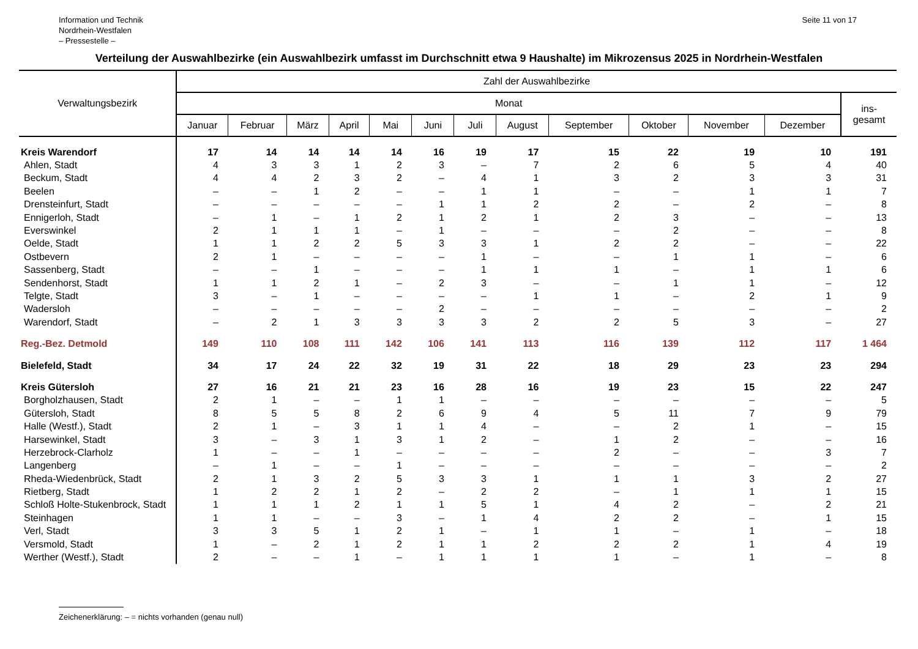Information und Technik
Nordrhein-Westfalen
– Pressestelle –
Seite 11 von 17
Verteilung der Auswahlbezirke (ein Auswahlbezirk umfasst im Durchschnitt etwa 9 Haushalte) im Mikrozensus 2025 in Nordrhein-Westfalen
| Verwaltungsbezirk | Zahl der Auswahlbezirke | | | | | | | | | | | | |
| --- | --- | --- | --- | --- | --- | --- | --- | --- | --- | --- | --- | --- | --- |
| | Monat | | | | | | | | | | | | ins- gesamt |
| | Januar | Februar | März | April | Mai | Juni | Juli | August | September | Oktober | November | Dezember | |
| Kreis Warendorf | 17 | 14 | 14 | 14 | 14 | 16 | 19 | 17 | 15 | 22 | 19 | 10 | 191 |
| Ahlen, Stadt | 4 | 3 | 3 | 1 | 2 | 3 | – | 7 | 2 | 6 | 5 | 4 | 40 |
| Beckum, Stadt | 4 | 4 | 2 | 3 | 2 | – | 4 | 1 | 3 | 2 | 3 | 3 | 31 |
| Beelen | – | – | 1 | 2 | – | – | 1 | 1 | – | – | 1 | 1 | 7 |
| Drensteinfurt, Stadt | – | – | – | – | – | 1 | 1 | 2 | 2 | – | 2 | – | 8 |
| Ennigerloh, Stadt | – | 1 | – | 1 | 2 | 1 | 2 | 1 | 2 | 3 | – | – | 13 |
| Everswinkel | 2 | 1 | 1 | 1 | – | 1 | – | – | – | 2 | – | – | 8 |
| Oelde, Stadt | 1 | 1 | 2 | 2 | 5 | 3 | 3 | 1 | 2 | 2 | – | – | 22 |
| Ostbevern | 2 | 1 | – | – | – | – | 1 | – | – | 1 | 1 | – | 6 |
| Sassenberg, Stadt | – | – | 1 | – | – | – | 1 | 1 | 1 | – | 1 | 1 | 6 |
| Sendenhorst, Stadt | 1 | 1 | 2 | 1 | – | 2 | 3 | – | – | 1 | 1 | – | 12 |
| Telgte, Stadt | 3 | – | 1 | – | – | – | – | 1 | 1 | – | 2 | 1 | 9 |
| Wadersloh | – | – | – | – | – | 2 | – | – | – | – | – | – | 2 |
| Warendorf, Stadt | – | 2 | 1 | 3 | 3 | 3 | 3 | 2 | 2 | 5 | 3 | – | 27 |
| Reg.-Bez. Detmold | 149 | 110 | 108 | 111 | 142 | 106 | 141 | 113 | 116 | 139 | 112 | 117 | 1 464 |
| Bielefeld, Stadt | 34 | 17 | 24 | 22 | 32 | 19 | 31 | 22 | 18 | 29 | 23 | 23 | 294 |
| Kreis Gütersloh | 27 | 16 | 21 | 21 | 23 | 16 | 28 | 16 | 19 | 23 | 15 | 22 | 247 |
| Borgholzhausen, Stadt | 2 | 1 | – | – | 1 | 1 | – | – | – | – | – | – | 5 |
| Gütersloh, Stadt | 8 | 5 | 5 | 8 | 2 | 6 | 9 | 4 | 5 | 11 | 7 | 9 | 79 |
| Halle (Westf.), Stadt | 2 | 1 | – | 3 | 1 | 1 | 4 | – | – | 2 | 1 | – | 15 |
| Harsewinkel, Stadt | 3 | – | 3 | 1 | 3 | 1 | 2 | – | 1 | 2 | – | – | 16 |
| Herzebrock-Clarholz | 1 | – | – | 1 | – | – | – | – | 2 | – | – | 3 | 7 |
| Langenberg | – | 1 | – | – | 1 | – | – | – | – | – | – | – | 2 |
| Rheda-Wiedenbrück, Stadt | 2 | 1 | 3 | 2 | 5 | 3 | 3 | 1 | 1 | 1 | 3 | 2 | 27 |
| Rietberg, Stadt | 1 | 2 | 2 | 1 | 2 | – | 2 | 2 | – | 1 | 1 | 1 | 15 |
| Schloß Holte-Stukenbrock, Stadt | 1 | 1 | 1 | 2 | 1 | 1 | 5 | 1 | 4 | 2 | – | 2 | 21 |
| Steinhagen | 1 | 1 | – | – | 3 | – | 1 | 4 | 2 | 2 | – | 1 | 15 |
| Verl, Stadt | 3 | 3 | 5 | 1 | 2 | 1 | – | 1 | 1 | – | 1 | – | 18 |
| Versmold, Stadt | 1 | – | 2 | 1 | 2 | 1 | 1 | 2 | 2 | 2 | 1 | 4 | 19 |
| Werther (Westf.), Stadt | 2 | – | – | 1 | – | 1 | 1 | 1 | 1 | – | 1 | – | 8 |
Zeichenerklärung: – = nichts vorhanden (genau null)